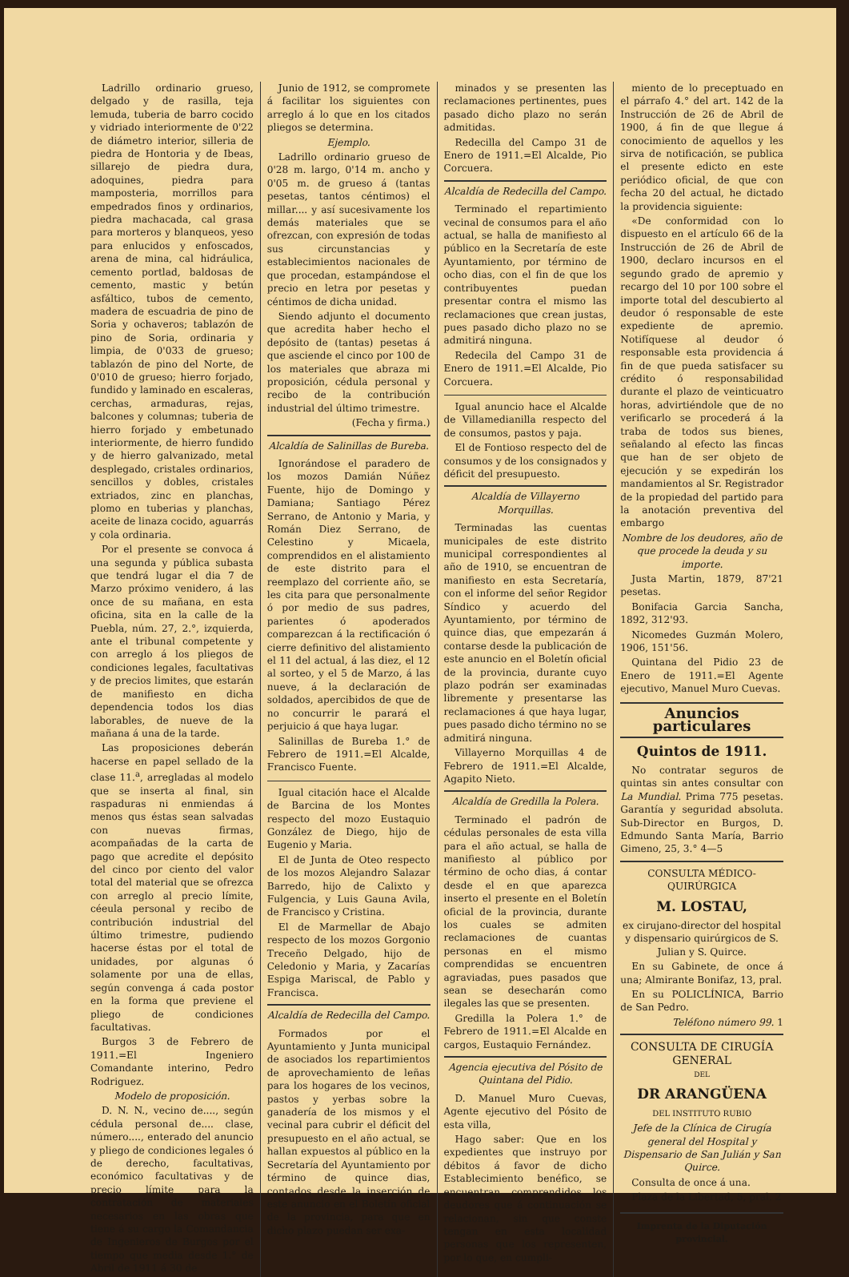Ladrillo ordinario grueso, delgado y de rasilla, teja lemuda, tuberia de barro cocido y vidriado interiormente de 0'22 de diámetro interior, silleria de piedra de Hontoria y de Ibeas, sillarejo de piedra dura, adoquines, piedra para mamposteria, morrillos para empedrados finos y ordinarios, piedra machacada, cal grasa para morteros y blanqueos, yeso para enlucidos y enfoscados, arena de mina, cal hidráulica, cemento portlad, baldosas de cemento, mastic y betún asfáltico, tubos de cemento, madera de escuadria de pino de Soria y ochaveros; tablazón de pino de Soria, ordinaria y limpia, de 0'033 de grueso; tablazón de pino del Norte, de 0'010 de grueso; hierro forjado, fundido y laminado en escaleras, cerchas, armaduras, rejas, balcones y columnas; tuberia de hierro forjado y embetunado interiormente, de hierro fundido y de hierro galvanizado, metal desplegado, cristales ordinarios, sencillos y dobles, cristales extriados, zinc en planchas, plomo en tuberias y planchas, aceite de linaza cocido, aguarrás y cola ordinaria.
Por el presente se convoca á una segunda y pública subasta que tendrá lugar el dia 7 de Marzo próximo venidero, á las once de su mañana, en esta oficina, sita en la calle de la Puebla, núm. 27, 2.°, izquierda, ante el tribunal competente y con arreglo á los pliegos de condiciones legales, facultativas y de precios limites, que estarán de manifiesto en dicha dependencia todos los dias laborables, de nueve de la mañana á una de la tarde.
Las proposiciones deberán hacerse en papel sellado de la clase 11.<sup>a</sup>, arregladas al modelo que se inserta al final, sin raspaduras ni enmiendas á menos qus éstas sean salvadas con nuevas firmas, acompañadas de la carta de pago que acredite el depósito del cinco por ciento del valor total del material que se ofrezca con arreglo al precio límite, céeula personal y recibo de contribución industrial del último trimestre, pudiendo hacerse éstas por el total de unidades, por algunas ó solamente por una de ellas, según convenga á cada postor en la forma que previene el pliego de condiciones facultativas.
Burgos 3 de Febrero de 1911.=El Ingeniero Comandante interino, Pedro Rodriguez.
Modelo de proposición.
D. N. N., vecino de...., según cédula personal de.... clase, número...., enterado del anuncio y pliego de condiciones legales ó de derecho, facultativas, económico facultativas y de precio límite para la contratación de materiales necesarios en las obras que tiene á su cargo la Comandancia de Ingenieros de Burgos por el tiempo que media desde 1.° de Abril de 1911 á 30 de
Junio de 1912, se compromete á facilitar los siguientes con arreglo á lo que en los citados pliegos se determina.
Ejemplo.
Ladrillo ordinario grueso de 0'28 m. largo, 0'14 m. ancho y 0'05 m. de grueso á (tantas pesetas, tantos céntimos) el millar.... y así sucesivamente los demás materiales que se ofrezcan, con expresión de todas sus circunstancias y establecimientos nacionales de que procedan, estampándose el precio en letra por pesetas y céntimos de dicha unidad.
Siendo adjunto el documento que acredita haber hecho el depósito de (tantas) pesetas á que asciende el cinco por 100 de los materiales que abraza mi proposición, cédula personal y recibo de la contribución industrial del último trimestre.
(Fecha y firma.)
Alcaldía de Salinillas de Bureba.
Ignorándose el paradero de los mozos Damián Núñez Fuente, hijo de Domingo y Damiana; Santiago Pérez Serrano, de Antonio y Maria, y Román Diez Serrano, de Celestino y Micaela, comprendidos en el alistamiento de este distrito para el reemplazo del corriente año, se les cita para que personalmente ó por medio de sus padres, parientes ó apoderados comparezcan á la rectificación ó cierre definitivo del alistamiento el 11 del actual, á las diez, el 12 al sorteo, y el 5 de Marzo, á las nueve, á la declaración de soldados, apercibidos de que de no concurrir le parará el perjuicio á que haya lugar.
Salinillas de Bureba 1.° de Febrero de 1911.=El Alcalde, Francisco Fuente.
Igual citación hace el Alcalde de Barcina de los Montes respecto del mozo Eustaquio González de Diego, hijo de Eugenio y Maria.
El de Junta de Oteo respecto de los mozos Alejandro Salazar Barredo, hijo de Calixto y Fulgencia, y Luis Gauna Avila, de Francisco y Cristina.
El de Marmellar de Abajo respecto de los mozos Gorgonio Treceño Delgado, hijo de Celedonio y Maria, y Zacarías Espiga Mariscal, de Pablo y Francisca.
Alcaldía de Redecilla del Campo.
Formados por el Ayuntamiento y Junta municipal de asociados los repartimientos de aprovechamiento de leñas para los hogares de los vecinos, pastos y yerbas sobre la ganadería de los mismos y el vecinal para cubrir el déficit del presupuesto en el año actual, se hallan expuestos al público en la Secretaría del Ayuntamiento por término de quince dias, contados desde la inserción de este anuncio en el Boletín oficial de la provincia, para que en dicho plazo puedan ser exa-
minados y se presenten las reclamaciones pertinentes, pues pasado dicho plazo no serán admitidas.
Redecilla del Campo 31 de Enero de 1911.=El Alcalde, Pio Corcuera.
Alcaldía de Redecilla del Campo.
Terminado el repartimiento vecinal de consumos para el año actual, se halla de manifiesto al público en la Secretaría de este Ayuntamiento, por término de ocho dias, con el fin de que los contribuyentes puedan presentar contra el mismo las reclamaciones que crean justas, pues pasado dicho plazo no se admitirá ninguna.
Redecila del Campo 31 de Enero de 1911.=El Alcalde, Pio Corcuera.
Igual anuncio hace el Alcalde de Villamedianilla respecto del de consumos, pastos y paja.
El de Fontioso respecto del de consumos y de los consignados y déficit del presupuesto.
Alcaldía de Villayerno Morquillas.
Terminadas las cuentas municipales de este distrito municipal correspondientes al año de 1910, se encuentran de manifiesto en esta Secretaría, con el informe del señor Regidor Síndico y acuerdo del Ayuntamiento, por término de quince dias, que empezarán á contarse desde la publicación de este anuncio en el Boletín oficial de la provincia, durante cuyo plazo podrán ser examinadas libremente y presentarse las reclamaciones á que haya lugar, pues pasado dicho término no se admitirá ninguna.
Villayerno Morquillas 4 de Febrero de 1911.=El Alcalde, Agapito Nieto.
Alcaldía de Gredilla la Polera.
Terminado el padrón de cédulas personales de esta villa para el año actual, se halla de manifiesto al público por término de ocho dias, á contar desde el en que aparezca inserto el presente en el Boletín oficial de la provincia, durante los cuales se admiten reclamaciones de cuantas personas en el mismo comprendidas se encuentren agraviadas, pues pasados que sean se desecharán como ilegales las que se presenten.
Gredilla la Polera 1.° de Febrero de 1911.=El Alcalde en cargos, Eustaquio Fernández.
Agencia ejecutiva del Pósito de Quintana del Pidio.
D. Manuel Muro Cuevas, Agente ejecutivo del Pósito de esta villa,
Hago saber: Que en los expedientes que instruyo por débitos á favor de dicho Establecimiento benéfico, se encuentran comprendidos los deudores que á continuación se relacionan, sin que conste tengan en esta localidad personas que los representen, por lo que, en cumpli-
miento de lo preceptuado en el párrafo 4.° del art. 142 de la Instrucción de 26 de Abril de 1900, á fin de que llegue á conocimiento de aquellos y les sirva de notificación, se publica el presente edicto en este periódico oficial, de que con fecha 20 del actual, he dictado la providencia siguiente:
«De conformidad con lo dispuesto en el artículo 66 de la Instrucción de 26 de Abril de 1900, declaro incursos en el segundo grado de apremio y recargo del 10 por 100 sobre el importe total del descubierto al deudor ó responsable de este expediente de apremio. Notifíquese al deudor ó responsable esta providencia á fin de que pueda satisfacer su crédito ó responsabilidad durante el plazo de veinticuatro horas, advirtiéndole que de no verificarlo se procederá á la traba de todos sus bienes, señalando al efecto las fincas que han de ser objeto de ejecución y se expedirán los mandamientos al Sr. Registrador de la propiedad del partido para la anotación preventiva del embargo
Nombre de los deudores, año de que procede la deuda y su importe.
Justa Martin, 1879, 87'21 pesetas.
Bonifacia Garcia Sancha, 1892, 312'93.
Nicomedes Guzmán Molero, 1906, 151'56.
Quintana del Pidio 23 de Enero de 1911.=El Agente ejecutivo, Manuel Muro Cuevas.
Anuncios particulares
Quintos de 1911.
No contratar seguros de quintas sin antes consultar con La Mundial. Prima 775 pesetas. Garantía y seguridad absoluta. Sub-Director en Burgos, D. Edmundo Santa María, Barrio Gimeno, 25, 3.° 4—5
CONSULTA MÉDICO-QUIRÚRGICA
M. LOSTAU,
ex cirujano-director del hospital y dispensario quirúrgicos de S. Julian y S. Quirce.
En su Gabinete, de once á una; Almirante Bonifaz, 13, pral.
En su POLICLÍNICA, Barrio de San Pedro.
Teléfono número 99. 1
CONSULTA DE CIRUGÍA GENERAL
DEL
DR ARANGÜENA
DEL INSTITUTO RUBIO
Jefe de la Clínica de Cirugía general del Hospital y Dispensario de San Julián y San Quirce.
Consulta de once á una.
Plaza de la Libertad, 5, pral. 2
Imprenta de la Diputación provincial.